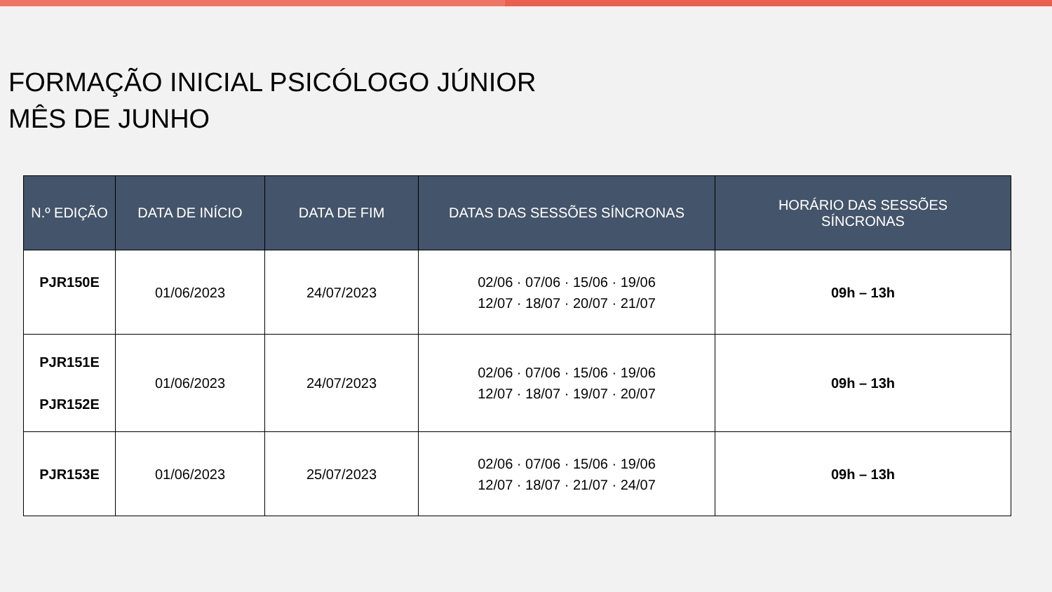FORMAÇÃO INICIAL PSICÓLOGO JÚNIOR
MÊS DE JUNHO
| N.º EDIÇÃO | DATA DE INÍCIO | DATA DE FIM | DATAS DAS SESSÕES SÍNCRONAS | HORÁRIO DAS SESSÕES SÍNCRONAS |
| --- | --- | --- | --- | --- |
| PJR150E | 01/06/2023 | 24/07/2023 | 02/06 · 07/06 · 15/06 · 19/06 12/07 · 18/07 · 20/07 · 21/07 | 09h – 13h |
| PJR151E PJR152E | 01/06/2023 | 24/07/2023 | 02/06 · 07/06 · 15/06 · 19/06 12/07 · 18/07 · 19/07 · 20/07 | 09h – 13h |
| PJR153E | 01/06/2023 | 25/07/2023 | 02/06 · 07/06 · 15/06 · 19/06 12/07 · 18/07 · 21/07 · 24/07 | 09h – 13h |